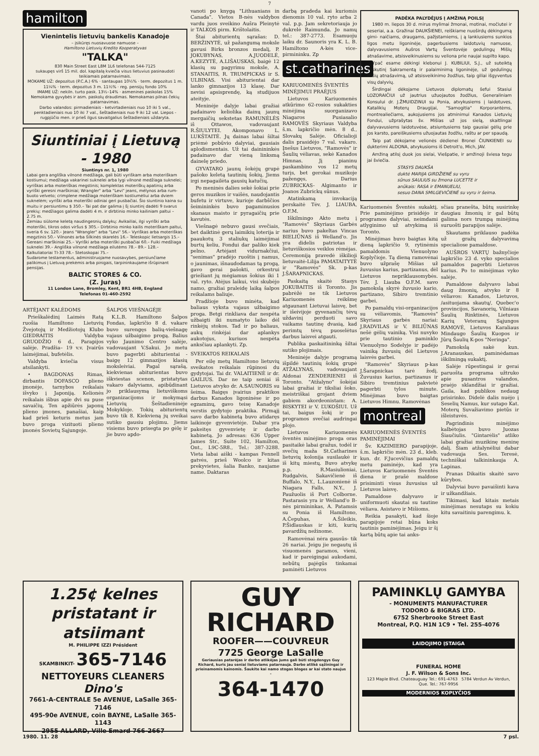7
hamilton
Vienintelis lietuvių bankelis Kanadoje
– įsikūręs nuosavuose namuose –
Hamiltono Lietuvių Kredito Kooperatyvas
"TALKA"
830 Main Street East L8M 1L6 telefonas 544-7125
sukaupęs virš 15 mil. dol. kapitalą kviečia visus lietuvius pasinaudoti teikiamais patarnavimais.
MOKAME UŽ: depozitus (P.C.A.) 6% · santaupas 10½% · term. depozitus 1 m. 11¼% · term. depozitus 3 m. 11½% · reg. pensijų fondo 10%
IMAME UŽ: nekiln. turto pask. 13½–14% · asmenines paskolas 15%
Nemokama gyvybės ir asm. paskolų draudimas. Nemokamas pilnas čekių patarnavimas.
Darbo valandos: pirmadieniais - ketvirtadieniais nuo 10 iki 5 val., penktadieniais nuo 10 iki 7 val., šeštadieniais nuo 9 iki 12 val. Liepos - rugpjūčio men. ir prieš ilgus savaitgalius šeštadieniais uždaryta.
Siuntiniai į Lietuvą - 1980
Siuntinys nr. 1, 1980
Labai gera angliška vilnonė medžiaga, gali būti vyriškam arba moteriškam kostiumui; medžiaga vakarinei suknelei arba lygi vilnonė medžiaga suknelei; vyriškas arba moteriškas megstinis; komplektas moteriškų apatinių arba vyriški geresni marškiniai; Wrangler" arba "Levi" jeans, mėlynos arba rum-buoto velveto; crimplene medžiaga moteriškam kostiumėliui arba dviem suknelėm; vyriški arba moteriški odiniai geri pusbačiai. Šio siuntinio kaina su muitu ir persiuntimu $ 350.– Tai pat dar galima į šį siuntinį dadėti 9 svarus prekių: medžiagos galima dadėti 4 m. ir dirbtinio minko kailiniam paltui – 2.75 m.
Žemiau siūlome keletą naudingesnių dalykų: Avikailiai, ilgi vyriški arba moteriški, tikros odos viršus $ 305.– Dirbtinio minko kailis moteriškam paltui, sveria 6 sv. 120.– Jeans "Wrangler" arba "Levi" 56.– Vyriškas arba moteriškas megztinis 50.– Vilnonės arba šilkinės skarelės 16.– Teleskopic lietsargis 15.– Gereani marškiniai 25.– Vyriški arba moteriški pusbačiai 60.– Fuiki medžiaga suknelei 39.– Angliška vilnonė medžiaga eilutėms 78.– 89.– 128.– Kalkuliatoriai TI-33 78.– Stetoskopai 75.–
Sudarome testamentus, administruojame nuosavybes, persiunčiame palikimus į Lietuvą prekėmis arba pinigais, tarpininkaujame išrūpinant pensijas.
BALTIC STORES & CO.
(Z. Juras)
11 London Lane, Bromley, Kent, BR1 4HB, England
Telefonas 01-460-2592
ARTĖJANT KALĖDOMS
Prieškalėdinį Laimės Ratą ruošia Hamiltono Lietuvių Žvejotojų ir Medžiotojų Klubo GIEDRAITIS Valdyba GRUODŽIO 6 d., Parapijos salėje. Pradžia– 19 v.v. Įvairūs laimėjimai, bufetėlis.
Valdyba kviečia visus atsilankyti.
• BAGDONAS Rimas, dirbantis DOFASCO plieno įmonėje, tarnybos reikalais išvyko į Japoniją. Kelionės reikalais išbus apie dvi su puse savaičių. Ten apžiūrės japonų plieno įmones, panašiai, kaip kad prieš keturis metus jam buvo proga vizituoti plieno įmonės Sovietų Sąjungoje.
ŠALPOS VIEŠNAGĖJE
K.L.B. Hamiltono Šalpos Fondas, lapkričio 8 d. vakare buvo surengęs balių-viešnagę vajaus užbaigimo progą. Balius vyko Jaunimo Centro salėje, vadovaujant V.Sakui. Jo metu buvo pagerbti abiturientai - baigę 12 gimnazijos klasių moksleiviai. Pagal sąrašą, kiekvienas abiturientas buvo iškviestas scenon, pristatytas vakaro dalyviams, apibūdinant jo priklausymą lietuviškoms organizacijoms ir mokymąsi Lietuvių Šeštadieninėje Mokykloje. Tokių abiturientų buvo tik 8. Kiekvieną jų sveikai sutiko gausiu plojimu. Jiems visiems buvo prisegta po gėlę ir jie buvo apdo-
vanoti po knygą "Lithuanians in Canada". Vietos B-nės valdybos vardu juos sveikino Aušra Pleinytė ir TALKOS pirm. Krištolaitis.
Štai abiturientų sąrašas: D. BERŽINYTĖ, už pažangumą moksle gavusi Birks bronzos medalį, P. JOKUBYNAS, A.JUODELĖ, A.KEZYTĖ, A.LIŠAUSKAS, baigė 12 klasių su pagyrimu moksle, A. STANAITIS, R. TRUMPICKAS ir S. ULBINAS. Visi abiturientai dar lanko gimnazijos 13 klasę. Dar nevisi apsisprendę, ką studijuos ateityje.
Meninėje dalyje labai gražiai padainavo keliolika dainų jaunų mergaičių sekstetas RAMUNĖLĖS iš Ottawos, vadovaujant R.ŠIULYTEI. Akomponavo L. LUKŠTAITĖ. Jų dainas labai šiltai priėmė pobūvio dalyviai, gausiais aplodismentais. Už tai dainininkės padainavo dar vieną linksmą dainelę priedo.
GYVATARO jaunų šokėjų grupė pašoko keletą tautinių šokių. Jiems irgi nepagailėta gausių katučių.
Po meninės dalies sekė šokiai prie geros muzikos ir vaišės, naudojantis bufetu ir virtuve, kurioje darbščios šeimininkės buvo pagaminusios skanaus maisto ir pyragaičių prie kavutės.
Viešnagė nebuvo gausi svečiais, bet daiktinė gerų laimikių loterija ir paaukotų 3 staliukų laimėjimai burtų keliu, Fondui dar paliko kiek pelno. Artėjant vidurnakčiui, "senimas" pradėjo ruoštis į namus, o jaunimas, išnaudodamas tą progą, gavo gerai pašokti, orkestrui griežiant jų mėgiamus šokius iki 1 val. ryto. Atėjus laikui, visi skubėjo namo, gražiai praleidę laiką šalpos reikalams baliuje.
Pradžioje buvo minėta, kad baliaus vyksta vajaus užbaigimo proga. Betgi rinkliava dar nespėta užbaigti iki numatyto laiko dėl rinkėjų stokos. Tad ir po baliaus, aukų rinkėjai dar aplankys aukotojus, kuriuos nespėta anksčiau aplankyti. Zp.
SVEIKATOS REIKALAIS
Per eilę metų Hamiltono lietuvių sveikatos reikalais rūpinosi du gydytojai. Tai dr. VALAITIENĖ ir dr. GAILIUS. Dar ne taip seniai iš Lietuvos atvyko dr. A.SAUNORIS su šeima. Baigęs įvairius praktikos darbus Kanados ligoninėse ir po egzaminų, gavo teisę Kanadoje verstis gydytojo praktika. Pirmąjį savo darbo kabinetą buvo atidaręs laikinoje gyvenvietėje. Dabar yra pakeitęs gyvenvietę ir darbo kabinetą. Jo adresas: 636 Upper James Str., Suite 102, Hamilton, Ont., L9C-5R8., Tel.: 387-3288. Vieta labai aiški - kampas Fennell gatvės, prieš Woolco ir kitas prekyvietes, šalia Banko, naujame name. Daktaras
darbą pradeda kai kuriomis dienomis 10 val. ryto arba 2 val. p.p. Jam sekretoriauja jo dukrelė Raimunda. Jo namų tel.: 387-2773. Esamuoju laiku dr. Saunoris yra K. L. B. Hamiltono A-kės vice-pirmininku. Zp
st.catharines
KARIUOMENĖS ŠVENTĖS MINĖJIMUI PRAĖJUS
Lietuvos Kariuomenės atkūrimo 62-rosios sukakties minėjimą suorganizavo Niagaros Pusiasalio RAMOVĖS Skyriaus Valdyba š.m. lapkričio mėn. 8 d., Slovakų Salėje. Oficialioji dalis prasidėjo 7 val. vakaro. Įnešus Lietuvos, "Ramovės" ir Šaulių vėliavas, sekė Kanados Himnas. Jį pianinu paskambino vos 12 metų turįs, bet gerokai muzikoje pažengęs, Darius ZUBRICKAS- Algimanto ir Joanos Zubrickų sūnus.
Atatinkamą invokaciją perskaitė Tėv. J. LIAUBA, O.F.M.
Iškilmingo Akto metu į "Ramovės" Skyriaus Garbės narius buvo pakeltas Vincas BIELIŪNAS iš Welland'o. Jis yra didelis patriotas ir lietuviškosios veiklos rėmėjas. Ceremoniją pravedė iškilioji lietuvaitė-Lilija PAMATAITYTĖ ir "Ramovės" Sk. p-kas J.ŠARAPNICKAS.
Paskaitą skaitė Stasys JOKUBAITIS iš Toronto. Jis pabrėžė ne tik Lietuvos Kariuomenės reikšmę atgaunant Lietuvai laisvę, bet ir išeivijoje gyvenančių tėvų uždavinį perduoti savo vaikams tautinę dvasią, kad perimtų tėvų puoselėtus darbus laisvei atgauti.
Publika paskaitininką šiltai sutiko plojimais.
Meninėje dalyje programą išpildė tautinių šokių grupė ATŽALYNAS, vadovaujant Aldonai ZENDERIENEI iš Toronto. "Atžalyno" šokėjai labai gražiai ir tiksliai šoko, meistriškai grojant dviem gabiem akordeonistam: A. BISKYTEI ir V. ĽUKOŠIUI. Už tai, baigus šokį ir po programos svečiai audringai plojo.
Lietuvos Kariuomenės šventės minėjimo proga oras pasitaikė labai gražus, todėl ir svečių maža St.Catharines lietuvių kolonija susilaukė ir iš kitų miestų. Buvo atvykę p.p. R.Masiulioniai, Rudgalvis, Sakavičienė iš Buffalo, N.Y., L.Lauzonienė iš Niagara Falls, N.Y., J. Paužuolis iš Port Colborne. Pastarasis yra ir Welland'o B-nės pirmininkas, A. Patamsis su Ponia iš Hamiltono, A.Čepuhas, A.Šileikis, P.Šidlauskas ir kiti, kurių pavardžių nežinome.
Ramovėnai nėra gausūs- tik 26 nariai. Jeigu jie negautų iš visuomenės paramos, vieni, kad ir pareigingai aukodami, nebūtų pajėgūs tinkamai paminėti Lietuvos
PADĖKA PALYDĖJUS Į AMŽINĄ POILSĮ
1980 m. liepos 30 d. mirus mylimai žmonai, motinai, močiutei ir seseriai, a.a. Gražinai DAUKŠIENEI, reiškiame nuoširdų dėkingumą gimi- naičiams, draugams, pažįstamiems, į ą lankiusiems sunkios ligos metu ligoninėje, pagerbusiems laidotuvių namuose, dalyvavusiems Aušros Vartų Šventovėje gedulingų Mišių atnašavime, atsisveikinusiems su veliona prie naujai supilto kapo.
Ypač esame dėkingi klebonui J. KUBILIUI, S.J., už suteiktą Paskutinį Sakramentą ir palaiminimą ligoninėje, už gedulingų Mišių atnašavimą, už atsisveikinimo žodžius, taip giliai išgyventus visų dalyvių.
Širdingai dėkojame Lietuvos diplomatų šefui Stasiui LOZORAIČIUI už jautrius užuojautos žodžius, Generaliniam Konsului dr. J.ŽMUIDZINUI su Ponia, atvykusiems į laidotuves, Katalikių Moterų Draugijai, "Samogitia" Korporantėms, montrealiečiams, aukojusiems jos atminimui Kanados Lietuvių Fondui, užprašytas šv. Mišias už jos sielą, skaitlingai dalyvavusiems laidotuvėse, atsiuntusiems taip gausiai gėlių prie jos karsto, pareiškusiems užuojautas žodžiu, raštu ar per spaudą.
Taip pat dėkojame velionės dėdienei Bronei ČIUNKIENEI su dukterimi ALDONA, atvykusioms iš Detroit'o, Mich, JAV.
Amžiną atilsį duok jos sielai, Viešpatie, ir amžinoji šviesa tegu jai šviečia.
STASYS DAUKŠA
duktė MARIJA GIRDŽIENĖ su vyru
sūnus SAULIUS su žmona LUCETTE ir
anūkais: RASA ir EMANUELIU,
sesuo DANA SMILGEVIČIENĖ su vyru ir šeima.
Kariuomenės Šventės sukaktį. Prie paminėjimo prisidėjo ir programos dalyviai, neimdami atlyginimo už atvykimą iš Toronto.
Minėjimas buvo baigtas kitą dieną lapkričio 9, rytinėmis pamaldomis Vienuolyno Koplyčioje. Tą dieną ramovėnai buvo užprašę Mišias už žuvusius karius, partizanus, dėl Lietuvos nepriklausomybės. Tėv. J. Liauba O.F.M. savo pamokslą skyrė žuvusio kario, partizano, Sibiro tremtinio garbei.
Po pamaldų visi-organizacijos su vėliavomis, "Ramovės" Skyriaus garbės nariai: J.RADVILAS ir V. BILIŪNAS nešė gėlių vainiką. Visi nuvyko prie tautinio paminklo Vienuolyno Sodelyje ir padėjo vainiką žuvusių dėl Lietuvos laisvės garbei.
"Ramovės" Skyriaus p-kas J.Šarapnickas tarė žodį. Žuvusius karius, partizanus ir Sibiro tremtinius pakvietė pagerbti tylos minute. Minėjimas buvo baigtas Lietuvos Himnu. Ramovėnas
montreal
KARIUOMENĖS ŠVENTĖS PAMINĖJIMAI
Šv. KAZIMIERO parapijoje, š.m. lapkričio mėn. 23 d., kleb. kun. dr. F.Jucevičius pamaldų metu paminėjo, kad yra Lietuvos Kariuomenės Šventės diena ir prašė maldose prisiminti visus žuvusius už Lietuvos laisvę.
Pamaldose dalyvavo ir uniformuoti skautai su tautine vėliava. Asistavo ir Mišioms.
Reikia pasakyti, kad šioje parapijoje retai būna koks tautinis paminėjimas. Jeigu ir šį kartą būtų apie tai anks-
sčiau pranešta, būtų susirinkę daugiau žmonių ir gal būtų galima nors trumpą minėjimą suruošti parapijos salėje.
Skautams priklauso padėka už gražų dalyvavimą specialiose pamaldose.
AUŠROS VARTŲ bažnyčioje lapkričio 23 d. vyko specialios pamaldos pagerbti Lietuvos karius. Po to minėjimas vyko salėje.
Pamaldose dalyvavo labai daug žmonių, atvyko ir 8 vėliavos: Kanados, Lietuvos, /asituojama skautų/, Quebec'o provincijos, Savanorių, Vilniaus Šaulių Rinktinės, Lietuvos Karių Veteranų Sąjungos RAMOVĖ, Lietuvos Karaliaus Mindaugo Šaulių Kuopos ir Jūrų Šaulių K-pos "Neringa".
Pamokslą sakė kun. J.Aranauskas, paminėdamas iškilmingą sukaktį.
Salėje rūpestingai ir gerai paruošta programa užtruko apie pusantros valandos, praėjo sklandžiai ir gražiai. Gaila, kad publikos nedaug prisirinko. Didelė dalis nuėjo į Seselių Namus, kur sutapo Kat. Moterų Suvažiavimo pietūs ir išleistuvės.
Pagrindinis minėjimo kalbėtojas buvo Juozas Šiaučiulis. "Gintarėlis" atliko labai gražiai muzikinę meninę dalį. Šiam atžalynėliui dabar vadovauja Ses. Teresė, techniškai talkininkauja A. Lapinas.
Pranas Dikaitis skaitė savo kūrybos.
Dalyviai buvo pavaišinti kava ir užkandžiais.
Tikimasi, kad kitais metais minėjimas nesutaps su kokiu kitu savaitiniu parengimu. k.
1.25¢ kelnes pristatant ir atsiimant
M. PHILIPPE IZZI Président
SKAMBINKIT- 365-7146
NETTOYEURS CLEANERS
Dino's
7661-A-CENTRALE 5e AVENUE, LaSalle 365-7146
495-90e AVENUE, coin BAYNE, LaSalle 365-1143
2955 ALLARD, Ville Emard 766-2667
GUY RICHARD
ROOFER——COUVREUR
7725 George LaSalle
Geriausias patarėjas ir darbo atlikėjas jums gali būti stogdengys Guy Richard, kuris jau seniai lietuviams patarnauja. Darbo atlikė sąžiningai ir prieinamomis kainomis. Šaukite kai namo stogas bloges ar kai stato naujus -
364-1470
PAMINKLŲ GAMYBA
- MONUMENTS MANUFACTURER
TODORO & BIGRAS LTD.
6752 Sherbrooke Street East
Montreal, P.Q. H1N 1C9 • Tel. 255-4076
LAIDOJIMO ĮSTAIGA
FUNERAL HOME
J. F. Wilson & Sons Inc.
123 Maple Blvd. Chateauguay Tel.: 691-4763 5784 Verdun Av Verdun, Que. Tel.: 767-9956
MODERNIOS KOPLYČIOS
1980. 11. 28 7 psl.